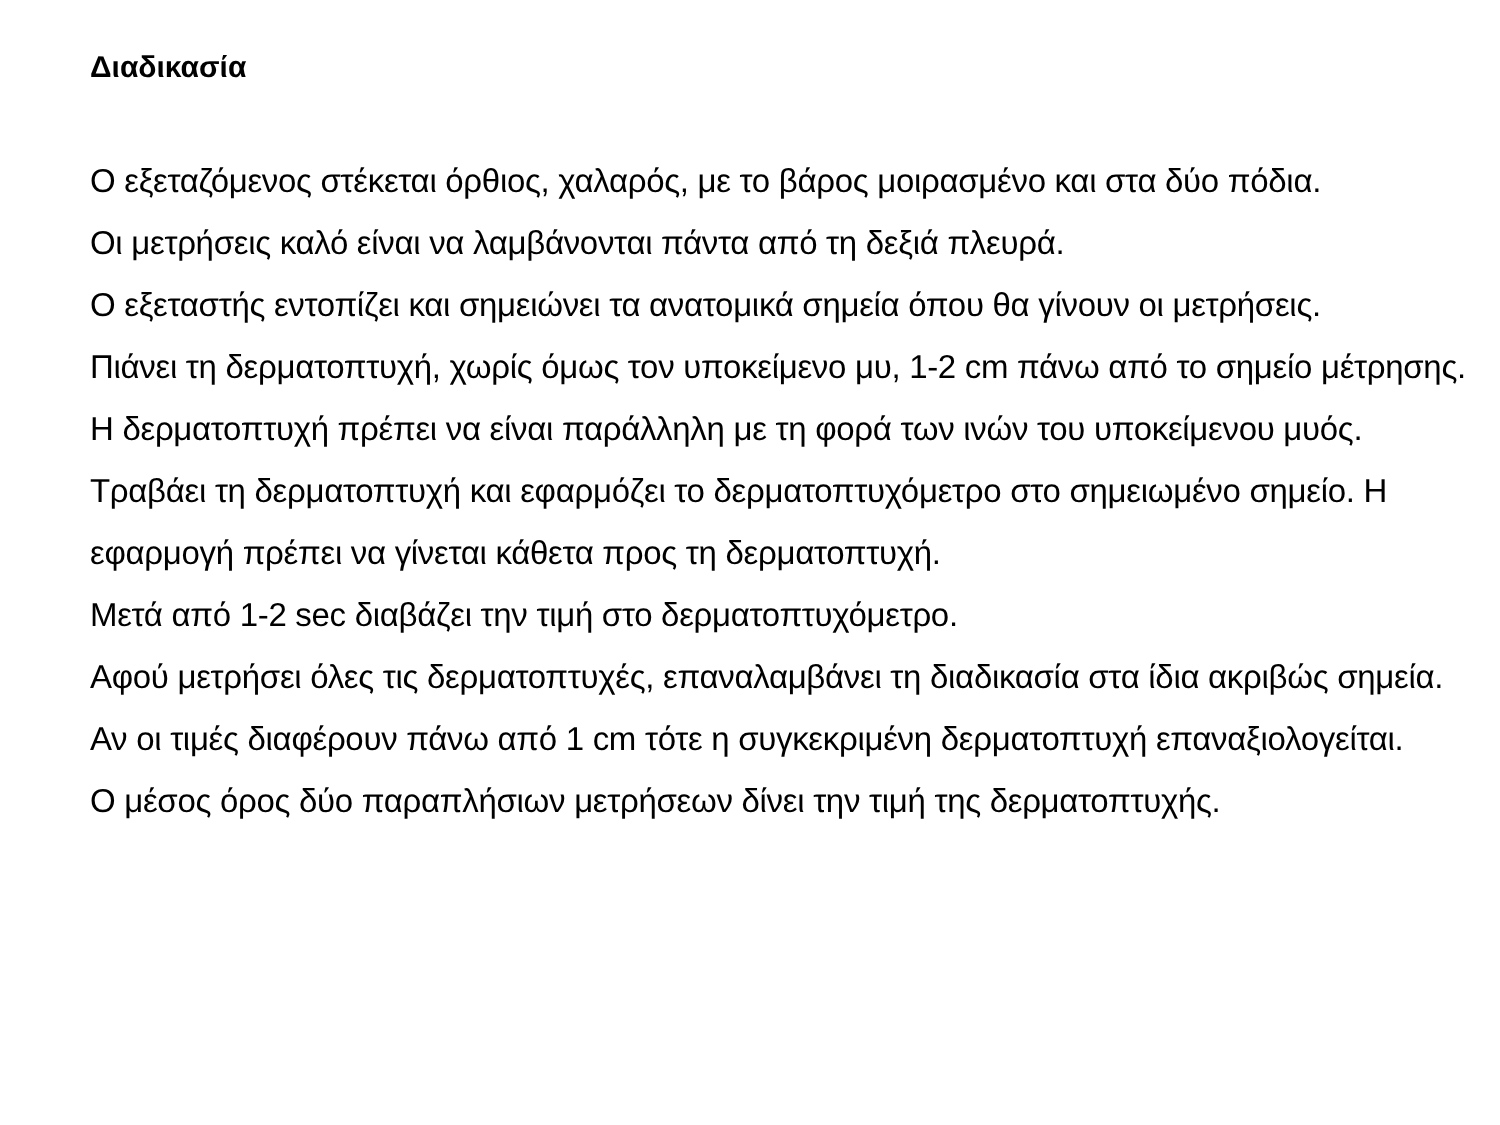Διαδικασία
Ο εξεταζόμενος στέκεται όρθιος, χαλαρός, με το βάρος μοιρασμένο και στα δύο πόδια.
Οι μετρήσεις καλό είναι να λαμβάνονται πάντα από τη δεξιά πλευρά.
Ο εξεταστής εντοπίζει και σημειώνει τα ανατομικά σημεία όπου θα γίνουν οι μετρήσεις.
Πιάνει τη δερματοπτυχή, χωρίς όμως τον υποκείμενο μυ, 1-2 cm πάνω από το σημείο μέτρησης. Η δερματοπτυχή πρέπει να είναι παράλληλη με τη φορά των ινών του υποκείμενου μυός.
Τραβάει τη δερματοπτυχή και εφαρμόζει το δερματοπτυχόμετρο στο σημειωμένο σημείο. Η εφαρμογή πρέπει να γίνεται κάθετα προς τη δερματοπτυχή.
Μετά από 1-2 sec διαβάζει την τιμή στο δερματοπτυχόμετρο.
Αφού μετρήσει όλες τις δερματοπτυχές, επαναλαμβάνει τη διαδικασία στα ίδια ακριβώς σημεία. Αν οι τιμές διαφέρουν πάνω από 1 cm τότε η συγκεκριμένη δερματοπτυχή επαναξιολογείται.
Ο μέσος όρος δύο παραπλήσιων μετρήσεων δίνει την τιμή της δερματοπτυχής.